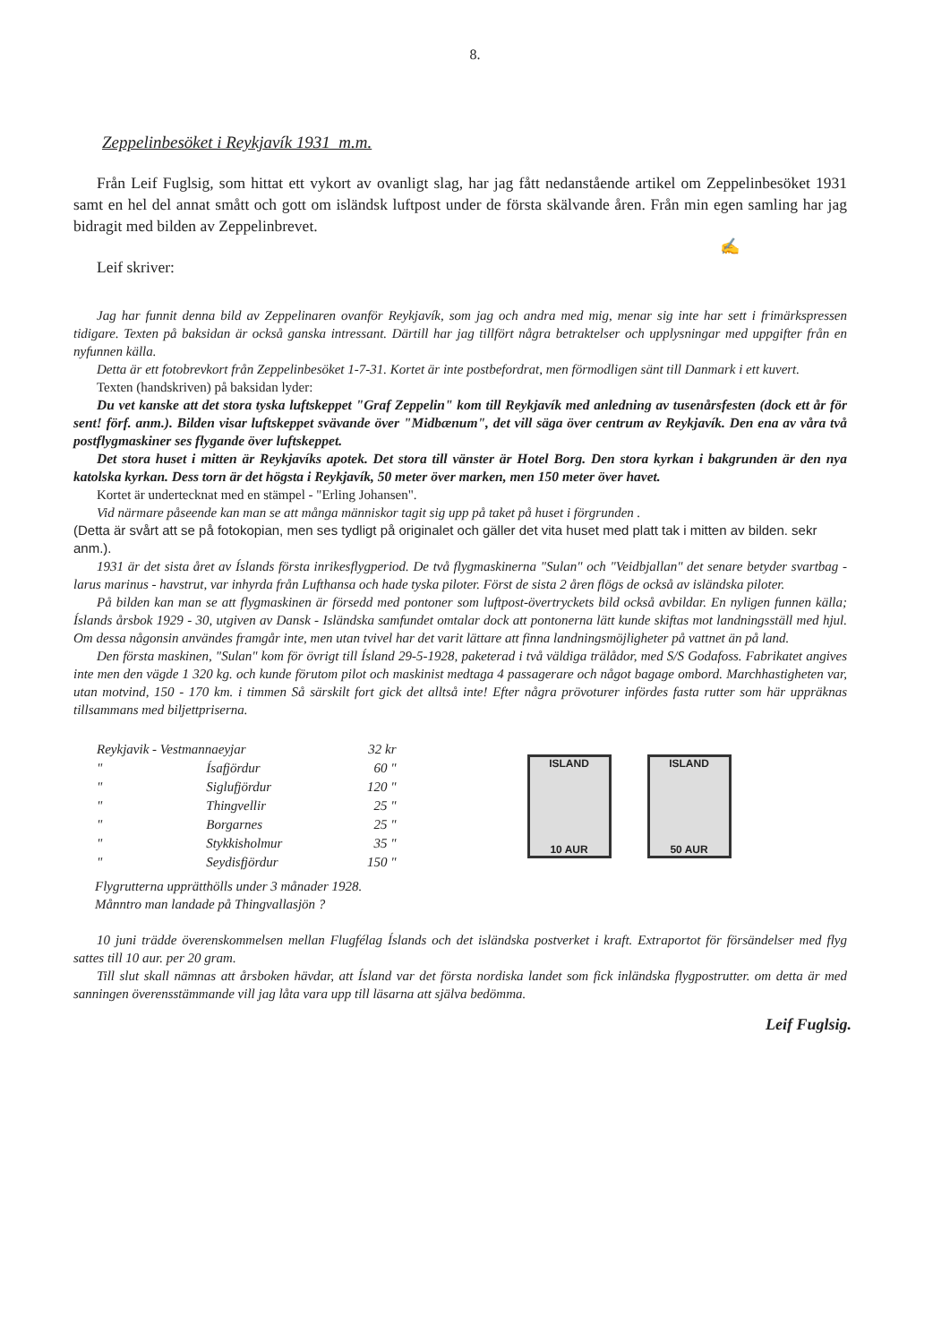8.
Zeppelinbesöket i Reykjavík 1931 m.m.
Från Leif Fuglsig, som hittat ett vykort av ovanligt slag, har jag fått nedanstående artikel om Zeppelinbesöket 1931 samt en hel del annat smått och gott om isländsk luftpost under de första skälvande åren. Från min egen samling har jag bidragit med bilden av Zeppelinbrevet.
✍
Leif skriver:
Jag har funnit denna bild av Zeppelinaren ovanför Reykjavík, som jag och andra med mig, menar sig inte har sett i frimärkspressen tidigare. Texten på baksidan är också ganska intressant. Därtill har jag tillfört några betraktelser och upplysningar med uppgifter från en nyfunnen källa.
Detta är ett fotobrevkort från Zeppelinbesöket 1-7-31. Kortet är inte postbefordrat, men förmodligen sänt till Danmark i ett kuvert.
Texten (handskriven) på baksidan lyder:
Du vet kanske att det stora tyska luftskeppet "Graf Zeppelin" kom till Reykjavík med anledning av tusenårsfesten (dock ett år för sent! förf. anm.). Bilden visar luftskeppet svävande över "Midbænum", det vill säga över centrum av Reykjavík. Den ena av våra två postflygmaskiner ses flygande över luftskeppet.
Det stora huset i mitten är Reykjavíks apotek. Det stora till vänster är Hotel Borg. Den stora kyrkan i bakgrunden är den nya katolska kyrkan. Dess torn är det högsta i Reykjavík, 50 meter över marken, men 150 meter över havet.
Kortet är undertecknat med en stämpel - "Erling Johansen".
Vid närmare påseende kan man se att många människor tagit sig upp på taket på huset i förgrunden .
(Detta är svårt att se på fotokopian, men ses tydligt på originalet och gäller det vita huset med platt tak i mitten av bilden. sekr anm.).
1931 är det sista året av Íslands första inrikesflygperiod. De två flygmaskinerna "Sulan" och "Veidbjallan" det senare betyder svartbag - larus marinus - havstrut, var inhyrda från Lufthansa och hade tyska piloter. Först de sista 2 åren flögs de också av isländska piloter.
På bilden kan man se att flygmaskinen är försedd med pontoner som luftpost-övertryckets bild också avbildar. En nyligen funnen källa; Íslands årsbok 1929 - 30, utgiven av Dansk - Isländska samfundet omtalar dock att pontonerna lätt kunde skiftas mot landningsställ med hjul. Om dessa någonsin användes framgår inte, men utan tvivel har det varit lättare att finna landningsmöjligheter på vattnet än på land.
Den första maskinen, "Sulan" kom för övrigt till Ísland 29-5-1928, paketerad i två väldiga trälådor, med S/S Godafoss. Fabrikatet angives inte men den vägde 1 320 kg. och kunde förutom pilot och maskinist medtaga 4 passagerare och något bagage ombord. Marchhastigheten var, utan motvind, 150 - 170 km. i timmen Så särskilt fort gick det alltså inte! Efter några prövoturer infördes fasta rutter som här uppräknas tillsammans med biljettpriserna.
| Reykjavik - Vestmannaeyjar | | 32 kr |
| " | Ísafjördur | 60 " |
| " | Siglufjördur | 120 " |
| " | Thingvellir | 25 " |
| " | Borgarnes | 25 " |
| " | Stykkisholmur | 35 " |
| " | Seydisfjördur | 150 " |
ISLAND
10 AUR
ISLAND
50 AUR
Flygrutterna upprätthölls under 3 månader 1928.
Månntro man landade på Thingvallasjön ?
10 juni trädde överenskommelsen mellan Flugfélag Íslands och det isländska postverket i kraft. Extraportot för försändelser med flyg sattes till 10 aur. per 20 gram.
Till slut skall nämnas att årsboken hävdar, att Ísland var det första nordiska landet som fick inländska flygpostrutter. om detta är med sanningen överensstämmande vill jag låta vara upp till läsarna att själva bedömma.
Leif Fuglsig.